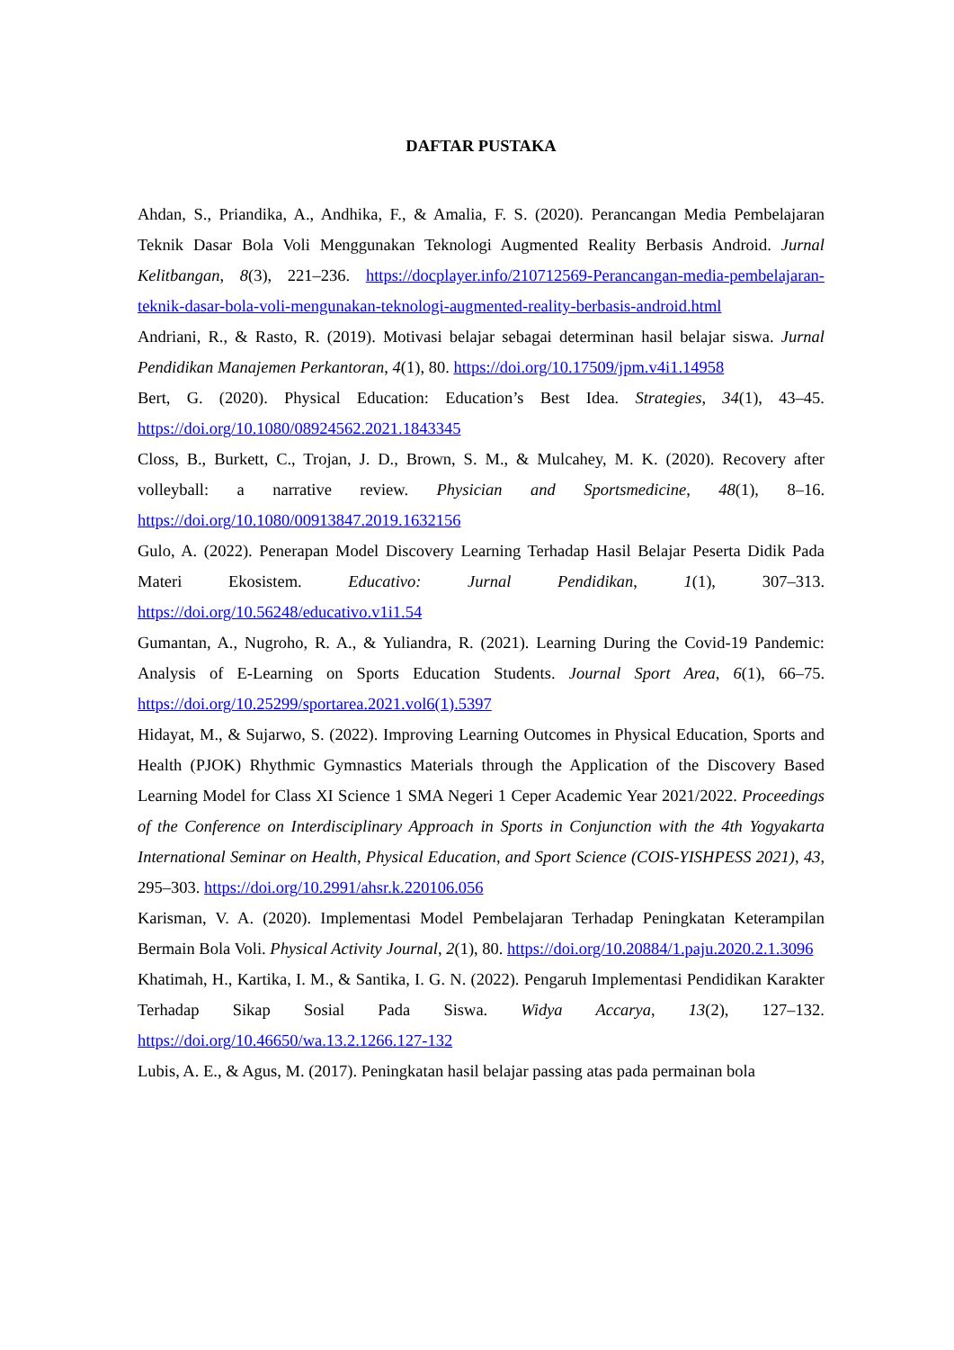DAFTAR PUSTAKA
Ahdan, S., Priandika, A., Andhika, F., & Amalia, F. S. (2020). Perancangan Media Pembelajaran Teknik Dasar Bola Voli Menggunakan Teknologi Augmented Reality Berbasis Android. Jurnal Kelitbangan, 8(3), 221–236. https://docplayer.info/210712569-Perancangan-media-pembelajaran-teknik-dasar-bola-voli-mengunakan-teknologi-augmented-reality-berbasis-android.html
Andriani, R., & Rasto, R. (2019). Motivasi belajar sebagai determinan hasil belajar siswa. Jurnal Pendidikan Manajemen Perkantoran, 4(1), 80. https://doi.org/10.17509/jpm.v4i1.14958
Bert, G. (2020). Physical Education: Education’s Best Idea. Strategies, 34(1), 43–45. https://doi.org/10.1080/08924562.2021.1843345
Closs, B., Burkett, C., Trojan, J. D., Brown, S. M., & Mulcahey, M. K. (2020). Recovery after volleyball: a narrative review. Physician and Sportsmedicine, 48(1), 8–16. https://doi.org/10.1080/00913847.2019.1632156
Gulo, A. (2022). Penerapan Model Discovery Learning Terhadap Hasil Belajar Peserta Didik Pada Materi Ekosistem. Educativo: Jurnal Pendidikan, 1(1), 307–313. https://doi.org/10.56248/educativo.v1i1.54
Gumantan, A., Nugroho, R. A., & Yuliandra, R. (2021). Learning During the Covid-19 Pandemic: Analysis of E-Learning on Sports Education Students. Journal Sport Area, 6(1), 66–75. https://doi.org/10.25299/sportarea.2021.vol6(1).5397
Hidayat, M., & Sujarwo, S. (2022). Improving Learning Outcomes in Physical Education, Sports and Health (PJOK) Rhythmic Gymnastics Materials through the Application of the Discovery Based Learning Model for Class XI Science 1 SMA Negeri 1 Ceper Academic Year 2021/2022. Proceedings of the Conference on Interdisciplinary Approach in Sports in Conjunction with the 4th Yogyakarta International Seminar on Health, Physical Education, and Sport Science (COIS-YISHPESS 2021), 43, 295–303. https://doi.org/10.2991/ahsr.k.220106.056
Karisman, V. A. (2020). Implementasi Model Pembelajaran Terhadap Peningkatan Keterampilan Bermain Bola Voli. Physical Activity Journal, 2(1), 80. https://doi.org/10.20884/1.paju.2020.2.1.3096
Khatimah, H., Kartika, I. M., & Santika, I. G. N. (2022). Pengaruh Implementasi Pendidikan Karakter Terhadap Sikap Sosial Pada Siswa. Widya Accarya, 13(2), 127–132. https://doi.org/10.46650/wa.13.2.1266.127-132
Lubis, A. E., & Agus, M. (2017). Peningkatan hasil belajar passing atas pada permainan bola